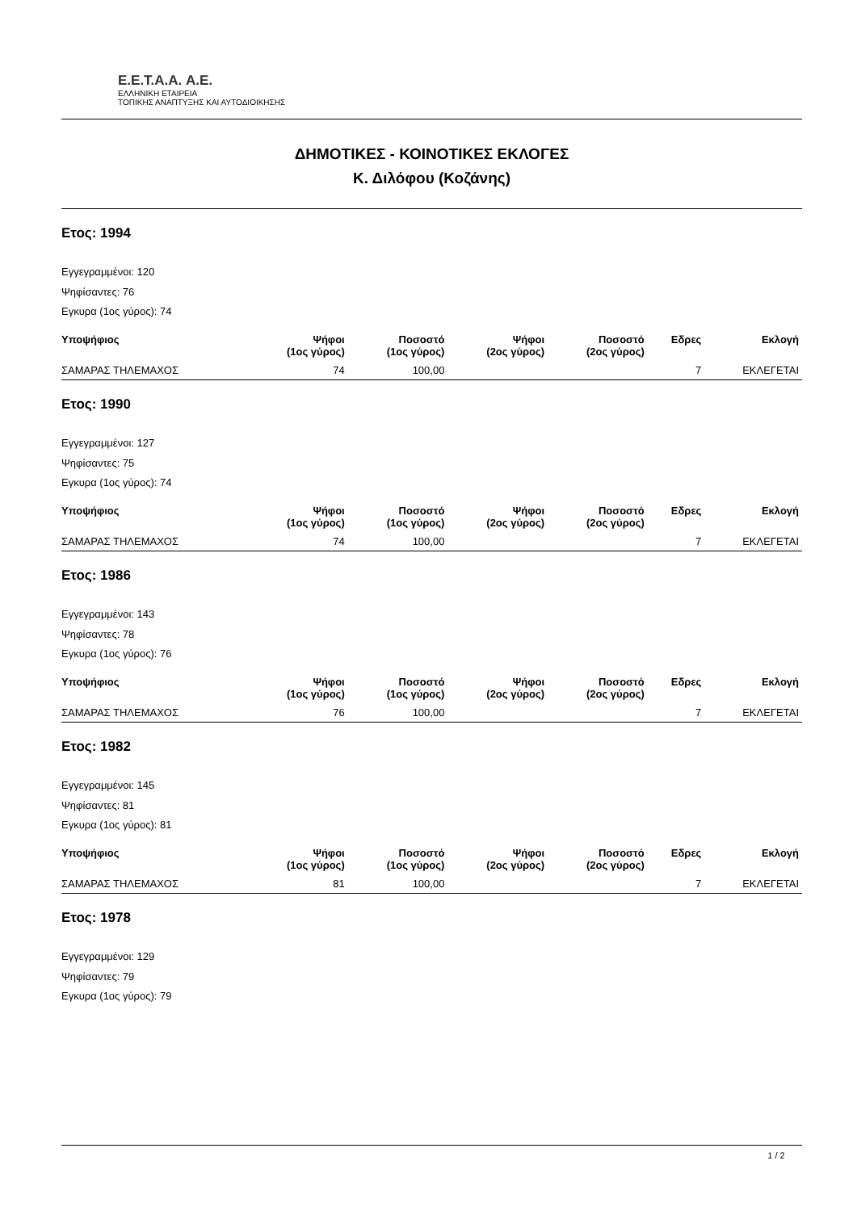E.E.T.A.A. Α.Ε.
ΕΛΛΗΝΙΚΗ ΕΤΑΙΡΕΙΑ
ΤΟΠΙΚΗΣ ΑΝΑΠΤΥΞΗΣ ΚΑΙ ΑΥΤΟΔΙΟΙΚΗΣΗΣ
ΔΗΜΟΤΙΚΕΣ - ΚΟΙΝΟΤΙΚΕΣ ΕΚΛΟΓΕΣ
Κ. Διλόφου (Κοζάνης)
Ετος: 1994
Εγγεγραμμένοι: 120
Ψηφίσαντες: 76
Εγκυρα (1ος γύρος): 74
| Υποψήφιος | Ψήφοι (1ος γύρος) | Ποσοστό (1ος γύρος) | Ψήφοι (2ος γύρος) | Ποσοστό (2ος γύρος) | Εδρες | Εκλογή |
| --- | --- | --- | --- | --- | --- | --- |
| ΣΑΜΑΡΑΣ ΤΗΛΕΜΑΧΟΣ | 74 | 100,00 | | | 7 | ΕΚΛΕΓΕΤΑΙ |
Ετος: 1990
Εγγεγραμμένοι: 127
Ψηφίσαντες: 75
Εγκυρα (1ος γύρος): 74
| Υποψήφιος | Ψήφοι (1ος γύρος) | Ποσοστό (1ος γύρος) | Ψήφοι (2ος γύρος) | Ποσοστό (2ος γύρος) | Εδρες | Εκλογή |
| --- | --- | --- | --- | --- | --- | --- |
| ΣΑΜΑΡΑΣ ΤΗΛΕΜΑΧΟΣ | 74 | 100,00 | | | 7 | ΕΚΛΕΓΕΤΑΙ |
Ετος: 1986
Εγγεγραμμένοι: 143
Ψηφίσαντες: 78
Εγκυρα (1ος γύρος): 76
| Υποψήφιος | Ψήφοι (1ος γύρος) | Ποσοστό (1ος γύρος) | Ψήφοι (2ος γύρος) | Ποσοστό (2ος γύρος) | Εδρες | Εκλογή |
| --- | --- | --- | --- | --- | --- | --- |
| ΣΑΜΑΡΑΣ ΤΗΛΕΜΑΧΟΣ | 76 | 100,00 | | | 7 | ΕΚΛΕΓΕΤΑΙ |
Ετος: 1982
Εγγεγραμμένοι: 145
Ψηφίσαντες: 81
Εγκυρα (1ος γύρος): 81
| Υποψήφιος | Ψήφοι (1ος γύρος) | Ποσοστό (1ος γύρος) | Ψήφοι (2ος γύρος) | Ποσοστό (2ος γύρος) | Εδρες | Εκλογή |
| --- | --- | --- | --- | --- | --- | --- |
| ΣΑΜΑΡΑΣ ΤΗΛΕΜΑΧΟΣ | 81 | 100,00 | | | 7 | ΕΚΛΕΓΕΤΑΙ |
Ετος: 1978
Εγγεγραμμένοι: 129
Ψηφίσαντες: 79
Εγκυρα (1ος γύρος): 79
1 / 2